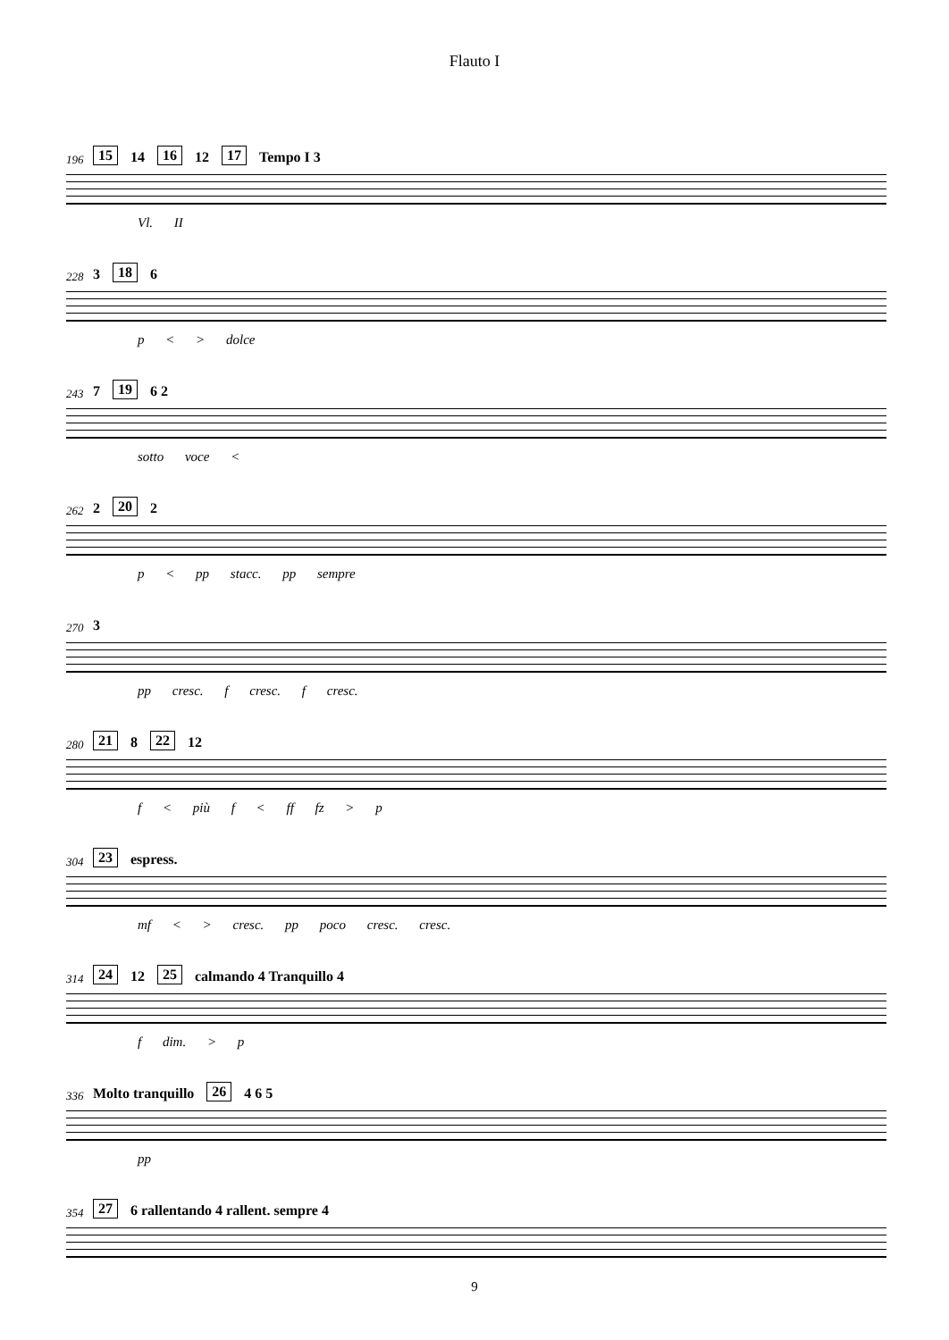Flauto I
196
15 14 16 12 17 Tempo I 3
Vl. II
228
3 18 6
p < > dolce
243
7 19 6 2
sotto voce <
262
2 20 2
p < pp stacc. pp sempre
270
3
pp cresc. f cresc. f cresc.
280
21 8 22 12
f < più f < ff fz > p
304
23 espress.
mf < > cresc. pp poco cresc. cresc.
314
24 12 25 calmando 4 Tranquillo 4
f dim. > p
336
Molto tranquillo 26 4 6 5
pp
354
27 6 rallentando 4 rallent. sempre 4
9